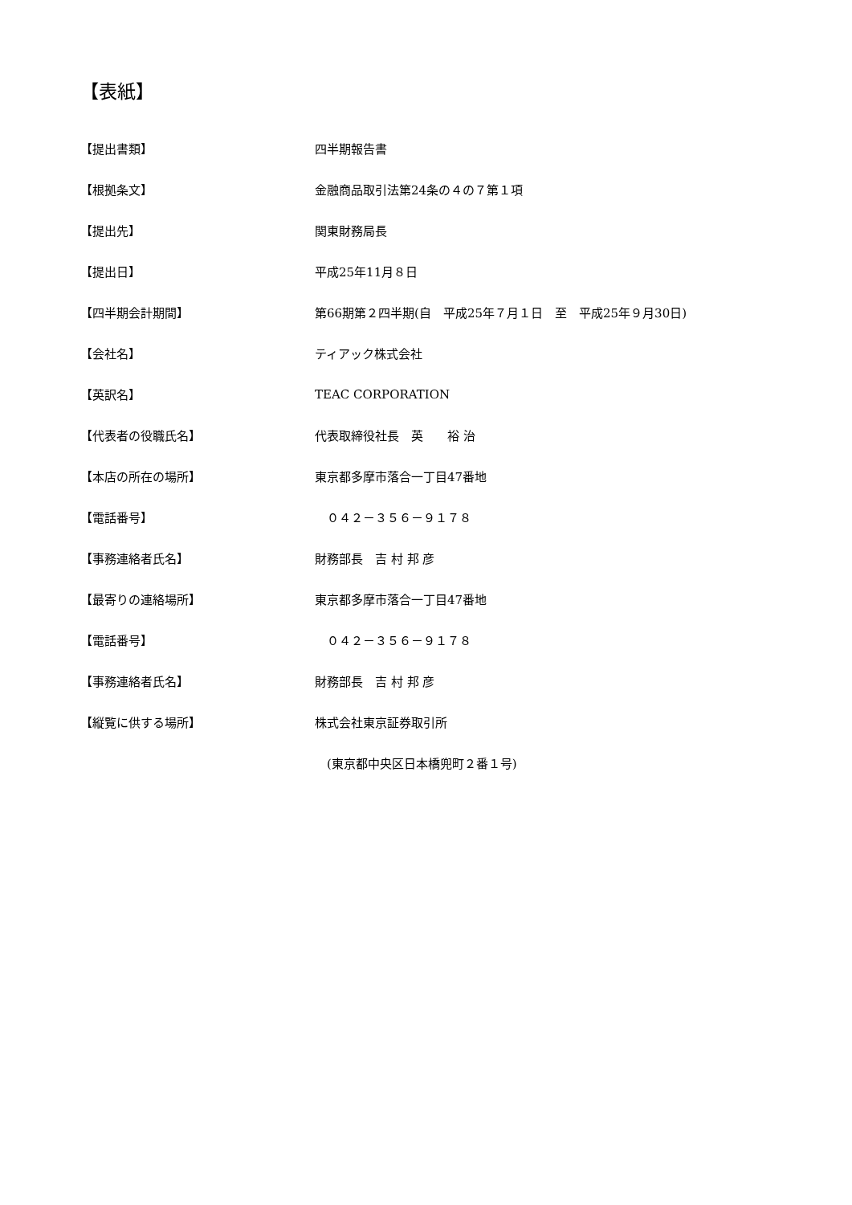【表紙】
| 【提出書類】 | 四半期報告書 |
| 【根拠条文】 | 金融商品取引法第24条の４の７第１項 |
| 【提出先】 | 関東財務局長 |
| 【提出日】 | 平成25年11月８日 |
| 【四半期会計期間】 | 第66期第２四半期(自 平成25年７月１日 至 平成25年９月30日) |
| 【会社名】 | ティアック株式会社 |
| 【英訳名】 | TEAC CORPORATION |
| 【代表者の役職氏名】 | 代表取締役社長 英 裕 治 |
| 【本店の所在の場所】 | 東京都多摩市落合一丁目47番地 |
| 【電話番号】 | ０４２－３５６－９１７８ |
| 【事務連絡者氏名】 | 財務部長 吉 村 邦 彦 |
| 【最寄りの連絡場所】 | 東京都多摩市落合一丁目47番地 |
| 【電話番号】 | ０４２－３５６－９１７８ |
| 【事務連絡者氏名】 | 財務部長 吉 村 邦 彦 |
| 【縦覧に供する場所】 | 株式会社東京証券取引所 |
| | (東京都中央区日本橋兜町２番１号) |